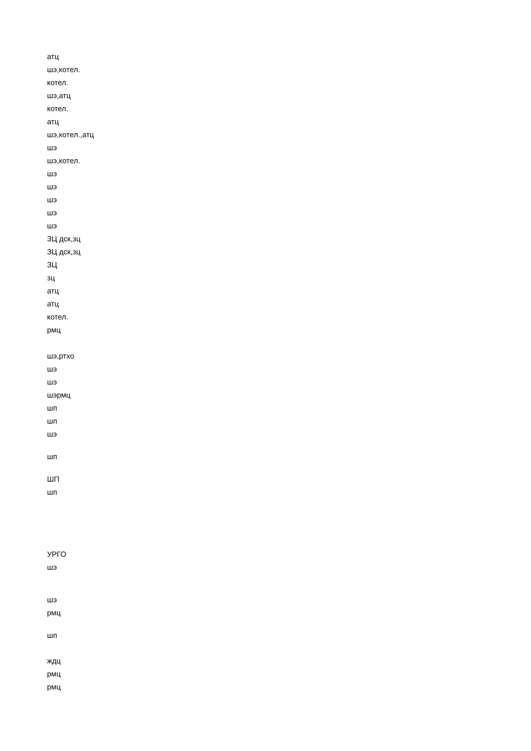атц
шэ,котел.
котел.
шэ,атц
котел.
атц
шэ,котел.,атц
шэ
шэ,котел.
шэ
шэ
шэ
шэ
шэ
ЗЦ дск,зц
ЗЦ дск,зц
ЗЦ
зц
атц
атц
котел.
рмц
шэ,ртхо
шэ
шэ
шэрмц
шп
шп
шэ
шп
ШП
шп
УРГО
шэ
шэ
рмц
шп
ждц
рмц
рмц